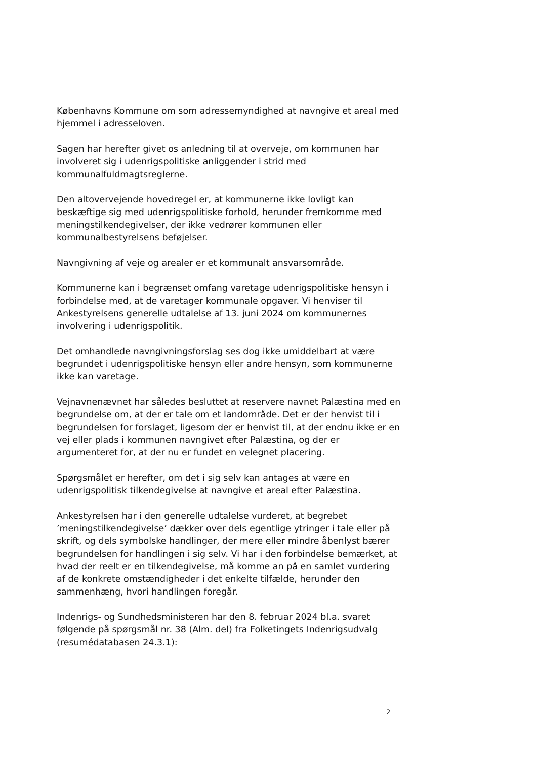Københavns Kommune om som adressemyndighed at navngive et areal med hjemmel i adresseloven.
Sagen har herefter givet os anledning til at overveje, om kommunen har involveret sig i udenrigspolitiske anliggender i strid med kommunalfuldmagtsreglerne.
Den altovervejende hovedregel er, at kommunerne ikke lovligt kan beskæftige sig med udenrigspolitiske forhold, herunder fremkomme med meningstilkendegivelser, der ikke vedrører kommunen eller kommunalbestyrelsens beføjelser.
Navngivning af veje og arealer er et kommunalt ansvarsområde.
Kommunerne kan i begrænset omfang varetage udenrigspolitiske hensyn i forbindelse med, at de varetager kommunale opgaver. Vi henviser til Ankestyrelsens generelle udtalelse af 13. juni 2024 om kommunernes involvering i udenrigspolitik.
Det omhandlede navngivningsforslag ses dog ikke umiddelbart at være begrundet i udenrigspolitiske hensyn eller andre hensyn, som kommunerne ikke kan varetage.
Vejnavnenævnet har således besluttet at reservere navnet Palæstina med en begrundelse om, at der er tale om et landområde. Det er der henvist til i begrundelsen for forslaget, ligesom der er henvist til, at der endnu ikke er en vej eller plads i kommunen navngivet efter Palæstina, og der er argumenteret for, at der nu er fundet en velegnet placering.
Spørgsmålet er herefter, om det i sig selv kan antages at være en udenrigspolitisk tilkendegivelse at navngive et areal efter Palæstina.
Ankestyrelsen har i den generelle udtalelse vurderet, at begrebet ’meningstilkendegivelse’ dækker over dels egentlige ytringer i tale eller på skrift, og dels symbolske handlinger, der mere eller mindre åbenlyst bærer begrundelsen for handlingen i sig selv. Vi har i den forbindelse bemærket, at hvad der reelt er en tilkendegivelse, må komme an på en samlet vurdering af de konkrete omstændigheder i det enkelte tilfælde, herunder den sammenhæng, hvori handlingen foregår.
Indenrigs- og Sundhedsministeren har den 8. februar 2024 bl.a. svaret følgende på spørgsmål nr. 38 (Alm. del) fra Folketingets Indenrigsudvalg (resumédatabasen 24.3.1):
2